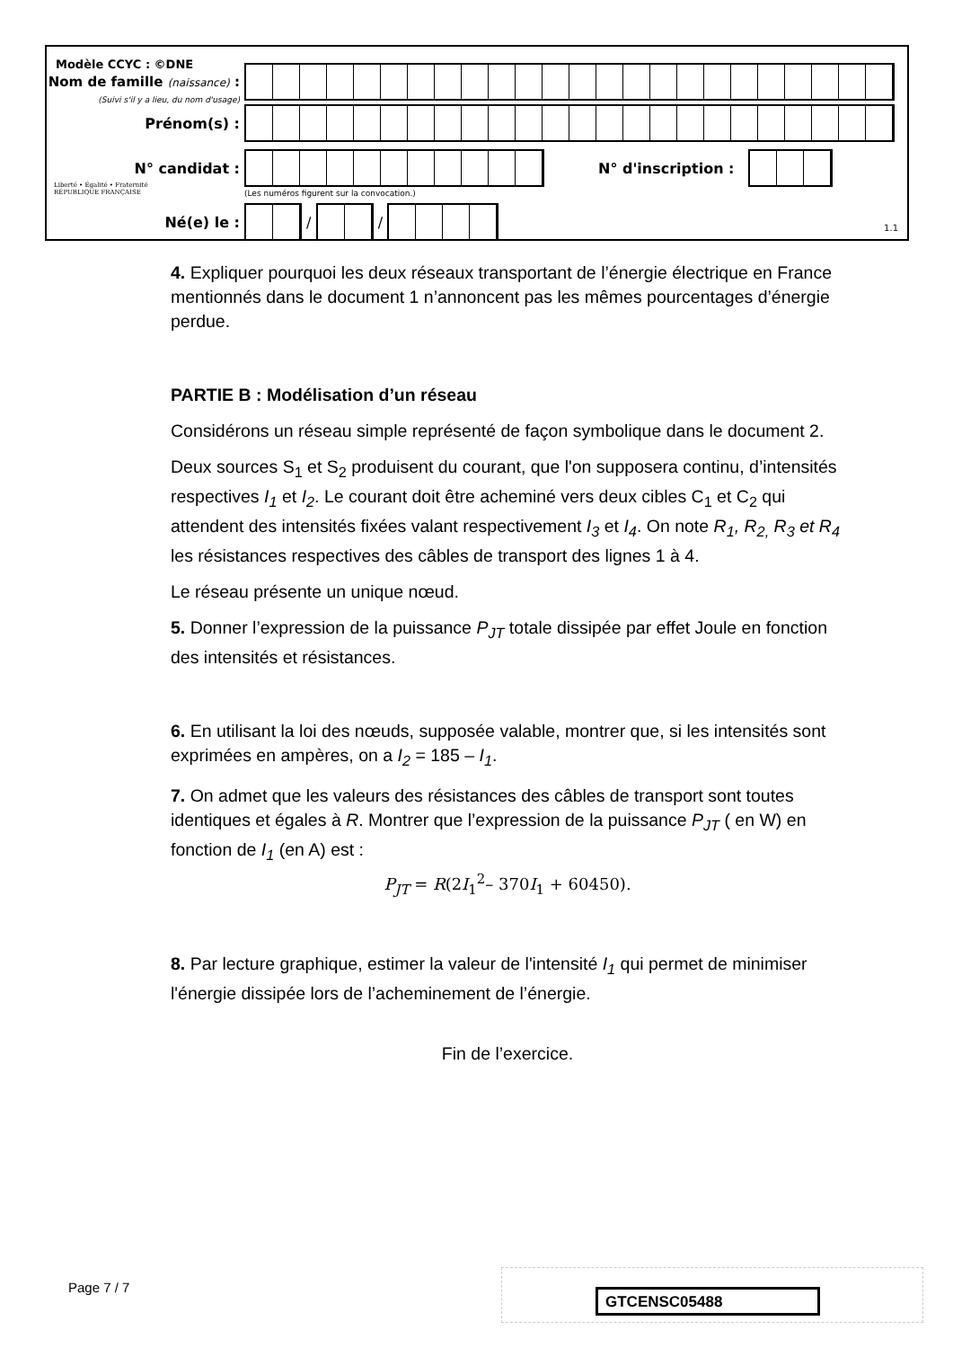Modèle CCYC : ©DNE
Nom de famille (naissance) :
(Suivi s'il y a lieu, du nom d'usage)
Prénom(s) :
N° candidat : N° d'inscription :
(Les numéros figurent sur la convocation.)
Liberté • Égalité • Fraternité
RÉPUBLIQUE FRANÇAISE
Né(e) le :
/
/
1.1
4. Expliquer pourquoi les deux réseaux transportant de l’énergie électrique en France mentionnés dans le document 1 n’annoncent pas les mêmes pourcentages d’énergie perdue.
PARTIE B : Modélisation d’un réseau
Considérons un réseau simple représenté de façon symbolique dans le document 2.
Deux sources S<sub>1</sub> et S<sub>2</sub> produisent du courant, que l'on supposera continu, d’intensités respectives I<sub>1</sub> et I<sub>2</sub>. Le courant doit être acheminé vers deux cibles C<sub>1</sub> et C<sub>2</sub> qui attendent des intensités fixées valant respectivement I<sub>3</sub> et I<sub>4</sub>. On note R<sub>1</sub>, R<sub>2,</sub> R<sub>3</sub> et R<sub>4</sub> les résistances respectives des câbles de transport des lignes 1 à 4.
Le réseau présente un unique nœud.
5. Donner l’expression de la puissance P<sub>JT</sub> totale dissipée par effet Joule en fonction des intensités et résistances.
6. En utilisant la loi des nœuds, supposée valable, montrer que, si les intensités sont exprimées en ampères, on a I<sub>2</sub> = 185 – I<sub>1</sub>.
7. On admet que les valeurs des résistances des câbles de transport sont toutes identiques et égales à R. Montrer que l’expression de la puissance P<sub>JT</sub> ( en W) en fonction de I<sub>1</sub> (en A) est :
P<sub>JT</sub> = R(2I<sub>1</sub><sup>2</sup>– 370I<sub>1</sub> + 60450).
8. Par lecture graphique, estimer la valeur de l'intensité I<sub>1</sub> qui permet de minimiser l'énergie dissipée lors de l’acheminement de l’énergie.
Fin de l’exercice.
Page 7 / 7 GTCENSC05488